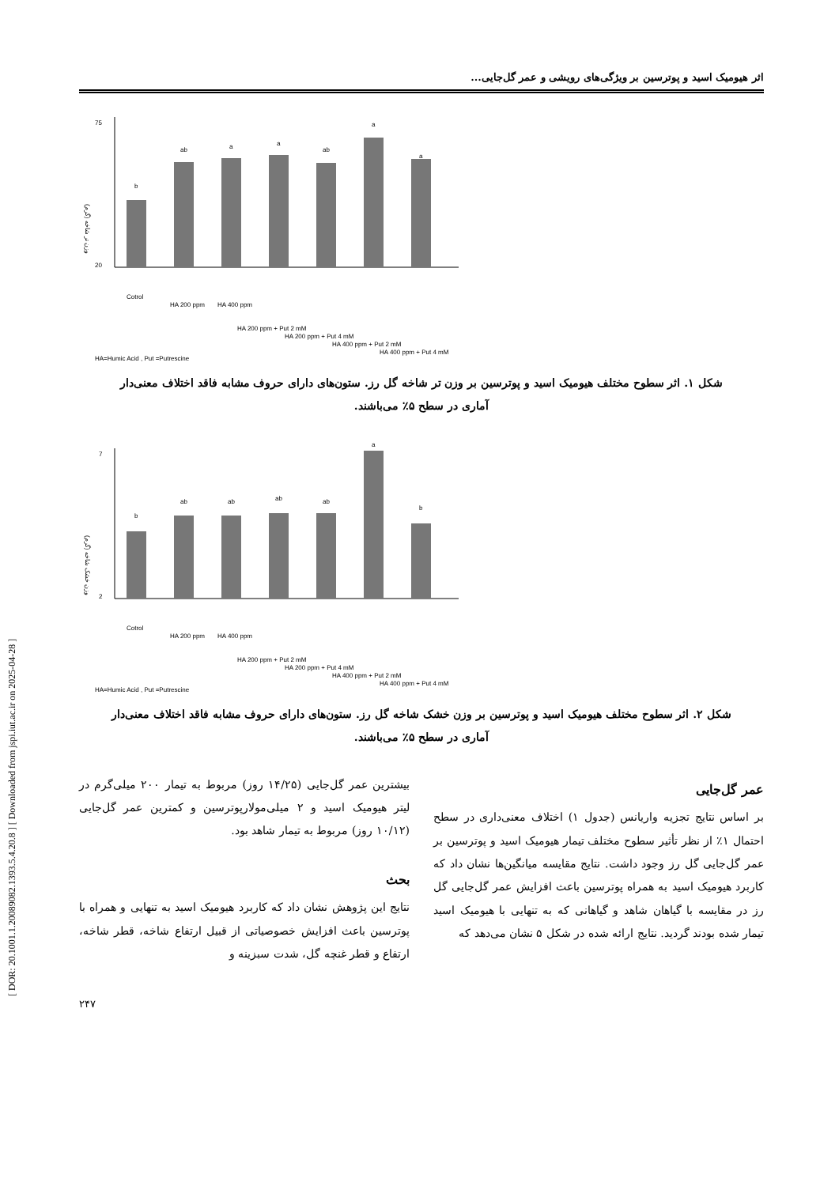[ DOR: 20.1001.1.20089082.1393.5.4.20.8 ] [ Downloaded from jspi.iut.ac.ir on 2025-04-28 ]
اثر هیومیک اسید و پوترسین بر ویژگی‌های رویشی و عمر گل‌جایی...
75
20
وزن تر شاخه (گرم)
b
ab
a
a
ab
a
a
Cotrol
HA 200 ppm
HA 400 ppm
HA 200 ppm + Put 2 mM
HA 200 ppm + Put 4 mM
HA 400 ppm + Put 2 mM
HA 400 ppm + Put 4 mM
HA=Humic Acid , Put =Putrescine
شکل ۱. اثر سطوح مختلف هیومیک اسید و پوترسین بر وزن تر شاخه گل رز. ستون‌های دارای حروف مشابه فاقد اختلاف معنی‌دار آماری در سطح ۵٪ می‌باشند.
7
2
وزن خشک شاخه (گرم)
b
ab
ab
ab
ab
a
b
Cotrol
HA 200 ppm
HA 400 ppm
HA 200 ppm + Put 2 mM
HA 200 ppm + Put 4 mM
HA 400 ppm + Put 2 mM
HA 400 ppm + Put 4 mM
HA=Humic Acid , Put =Putrescine
شکل ۲. اثر سطوح مختلف هیومیک اسید و پوترسین بر وزن خشک شاخه گل رز. ستون‌های دارای حروف مشابه فاقد اختلاف معنی‌دار آماری در سطح ۵٪ می‌باشند.
عمر گل‌جایی
بر اساس نتایج تجزیه واریانس (جدول ۱) اختلاف معنی‌داری در سطح احتمال ۱٪ از نظر تأثیر سطوح مختلف تیمار هیومیک اسید و پوترسین بر عمر گل‌جایی گل رز وجود داشت. نتایج مقایسه میانگین‌ها نشان داد که کاربرد هیومیک اسید به همراه پوترسین باعث افزایش عمر گل‌جایی گل رز در مقایسه با گیاهان شاهد و گیاهانی که به تنهایی با هیومیک اسید تیمار شده بودند گردید. نتایج ارائه شده در شکل ۵ نشان می‌دهد که
بیشترین عمر گل‌جایی (۱۴/۲۵ روز) مربوط به تیمار ۲۰۰ میلی‌گرم در لیتر هیومیک اسید و ۲ میلی‌مولارپوترسین و کمترین عمر گل‌جایی (۱۰/۱۲ روز) مربوط به تیمار شاهد بود.
بحث
نتایج این پژوهش نشان داد که کاربرد هیومیک اسید به تنهایی و همراه با پوترسین باعث افزایش خصوصیاتی از قبیل ارتفاع شاخه، قطر شاخه، ارتفاع و قطر غنچه گل، شدت سبزینه و
۲۴۷